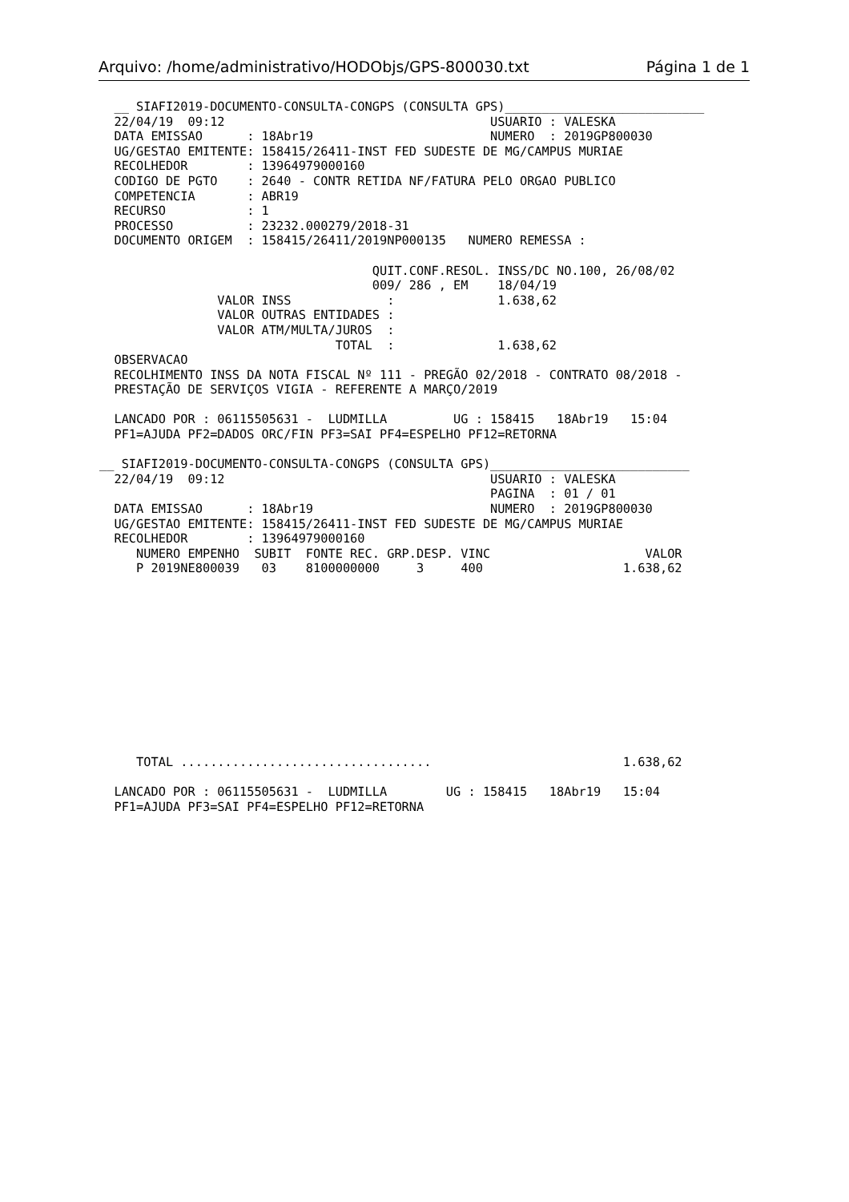Arquivo: /home/administrativo/HODObjs/GPS-800030.txt Página 1 de 1
  __ SIAFI2019-DOCUMENTO-CONSULTA-CONGPS (CONSULTA GPS)___________________________
  22/04/19  09:12                                    USUARIO : VALESKA
  DATA EMISSAO      : 18Abr19                        NUMERO  : 2019GP800030
  UG/GESTAO EMITENTE: 158415/26411-INST FED SUDESTE DE MG/CAMPUS MURIAE
  RECOLHEDOR        : 13964979000160
  CODIGO DE PGTO    : 2640 - CONTR RETIDA NF/FATURA PELO ORGAO PUBLICO
  COMPETENCIA       : ABR19
  RECURSO           : 1
  PROCESSO          : 23232.000279/2018-31
  DOCUMENTO ORIGEM  : 158415/26411/2019NP000135   NUMERO REMESSA :

                                     QUIT.CONF.RESOL. INSS/DC NO.100, 26/08/02
                                     009/ 286 , EM    18/04/19
                VALOR INSS             :              1.638,62
                VALOR OUTRAS ENTIDADES :
                VALOR ATM/MULTA/JUROS  :
                                TOTAL  :              1.638,62
  OBSERVACAO
  RECOLHIMENTO INSS DA NOTA FISCAL Nº 111 - PREGÃO 02/2018 - CONTRATO 08/2018 -
  PRESTAÇÃO DE SERVIÇOS VIGIA - REFERENTE A MARÇO/2019

  LANCADO POR : 06115505631 -  LUDMILLA         UG : 158415   18Abr19   15:04
  PF1=AJUDA PF2=DADOS ORC/FIN PF3=SAI PF4=ESPELHO PF12=RETORNA

__ SIAFI2019-DOCUMENTO-CONSULTA-CONGPS (CONSULTA GPS)___________________________
  22/04/19  09:12                                    USUARIO : VALESKA
                                                     PAGINA  : 01 / 01
  DATA EMISSAO      : 18Abr19                        NUMERO  : 2019GP800030
  UG/GESTAO EMITENTE: 158415/26411-INST FED SUDESTE DE MG/CAMPUS MURIAE
  RECOLHEDOR        : 13964979000160
     NUMERO EMPENHO  SUBIT  FONTE REC. GRP.DESP. VINC                     VALOR
     P 2019NE800039   03    8100000000     3     400                   1.638,62












     TOTAL ..................................                          1.638,62

  LANCADO POR : 06115505631 -  LUDMILLA        UG : 158415   18Abr19   15:04
  PF1=AJUDA PF3=SAI PF4=ESPELHO PF12=RETORNA